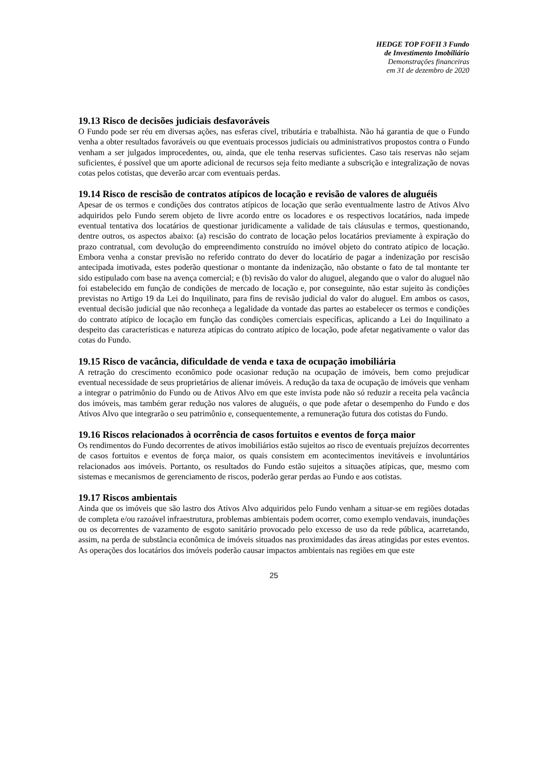HEDGE TOP FOFII 3 Fundo
de Investimento Imobiliário
Demonstrações financeiras
em 31 de dezembro de 2020
19.13 Risco de decisões judiciais desfavoráveis
O Fundo pode ser réu em diversas ações, nas esferas cível, tributária e trabalhista. Não há garantia de que o Fundo venha a obter resultados favoráveis ou que eventuais processos judiciais ou administrativos propostos contra o Fundo venham a ser julgados improcedentes, ou, ainda, que ele tenha reservas suficientes. Caso tais reservas não sejam suficientes, é possível que um aporte adicional de recursos seja feito mediante a subscrição e integralização de novas cotas pelos cotistas, que deverão arcar com eventuais perdas.
19.14 Risco de rescisão de contratos atípicos de locação e revisão de valores de aluguéis
Apesar de os termos e condições dos contratos atípicos de locação que serão eventualmente lastro de Ativos Alvo adquiridos pelo Fundo serem objeto de livre acordo entre os locadores e os respectivos locatários, nada impede eventual tentativa dos locatários de questionar juridicamente a validade de tais cláusulas e termos, questionando, dentre outros, os aspectos abaixo: (a) rescisão do contrato de locação pelos locatários previamente à expiração do prazo contratual, com devolução do empreendimento construído no imóvel objeto do contrato atípico de locação. Embora venha a constar previsão no referido contrato do dever do locatário de pagar a indenização por rescisão antecipada imotivada, estes poderão questionar o montante da indenização, não obstante o fato de tal montante ter sido estipulado com base na avença comercial; e (b) revisão do valor do aluguel, alegando que o valor do aluguel não foi estabelecido em função de condições de mercado de locação e, por conseguinte, não estar sujeito às condições previstas no Artigo 19 da Lei do Inquilinato, para fins de revisão judicial do valor do aluguel. Em ambos os casos, eventual decisão judicial que não reconheça a legalidade da vontade das partes ao estabelecer os termos e condições do contrato atípico de locação em função das condições comerciais específicas, aplicando a Lei do Inquilinato a despeito das características e natureza atípicas do contrato atípico de locação, pode afetar negativamente o valor das cotas do Fundo.
19.15 Risco de vacância, dificuldade de venda e taxa de ocupação imobiliária
A retração do crescimento econômico pode ocasionar redução na ocupação de imóveis, bem como prejudicar eventual necessidade de seus proprietários de alienar imóveis. A redução da taxa de ocupação de imóveis que venham a integrar o patrimônio do Fundo ou de Ativos Alvo em que este invista pode não só reduzir a receita pela vacância dos imóveis, mas também gerar redução nos valores de aluguéis, o que pode afetar o desempenho do Fundo e dos Ativos Alvo que integrarão o seu patrimônio e, consequentemente, a remuneração futura dos cotistas do Fundo.
19.16 Riscos relacionados à ocorrência de casos fortuitos e eventos de força maior
Os rendimentos do Fundo decorrentes de ativos imobiliários estão sujeitos ao risco de eventuais prejuízos decorrentes de casos fortuitos e eventos de força maior, os quais consistem em acontecimentos inevitáveis e involuntários relacionados aos imóveis. Portanto, os resultados do Fundo estão sujeitos a situações atípicas, que, mesmo com sistemas e mecanismos de gerenciamento de riscos, poderão gerar perdas ao Fundo e aos cotistas.
19.17 Riscos ambientais
Ainda que os imóveis que são lastro dos Ativos Alvo adquiridos pelo Fundo venham a situar-se em regiões dotadas de completa e/ou razoável infraestrutura, problemas ambientais podem ocorrer, como exemplo vendavais, inundações ou os decorrentes de vazamento de esgoto sanitário provocado pelo excesso de uso da rede pública, acarretando, assim, na perda de substância econômica de imóveis situados nas proximidades das áreas atingidas por estes eventos. As operações dos locatários dos imóveis poderão causar impactos ambientais nas regiões em que este
25